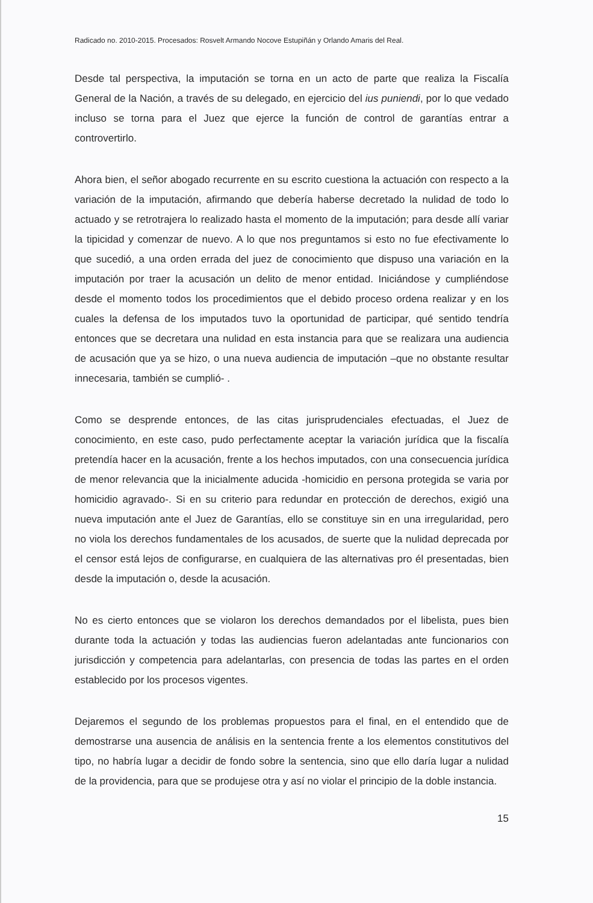Radicado no. 2010-2015. Procesados: Rosvelt Armando Nocove Estupiñán y Orlando Amaris del Real.
Desde tal perspectiva, la imputación se torna en un acto de parte que realiza la Fiscalía General de la Nación, a través de su delegado, en ejercicio del ius puniendi, por lo que vedado incluso se torna para el Juez que ejerce la función de control de garantías entrar a controvertirlo.
Ahora bien, el señor abogado recurrente en su escrito cuestiona la actuación con respecto a la variación de la imputación, afirmando que debería haberse decretado la nulidad de todo lo actuado y se retrotrajera lo realizado hasta el momento de la imputación; para desde allí variar la tipicidad y comenzar de nuevo. A lo que nos preguntamos si esto no fue efectivamente lo que sucedió, a una orden errada del juez de conocimiento que dispuso una variación en la imputación por traer la acusación un delito de menor entidad. Iniciándose y cumpliéndose desde el momento todos los procedimientos que el debido proceso ordena realizar y en los cuales la defensa de los imputados tuvo la oportunidad de participar, qué sentido tendría entonces que se decretara una nulidad en esta instancia para que se realizara una audiencia de acusación que ya se hizo, o una nueva audiencia de imputación –que no obstante resultar innecesaria, también se cumplió- .
Como se desprende entonces, de las citas jurisprudenciales efectuadas, el Juez de conocimiento, en este caso, pudo perfectamente aceptar la variación jurídica que la fiscalía pretendía hacer en la acusación, frente a los hechos imputados, con una consecuencia jurídica de menor relevancia que la inicialmente aducida -homicidio en persona protegida se varia por homicidio agravado-. Si en su criterio para redundar en protección de derechos, exigió una nueva imputación ante el Juez de Garantías, ello se constituye sin en una irregularidad, pero no viola los derechos fundamentales de los acusados, de suerte que la nulidad deprecada por el censor está lejos de configurarse, en cualquiera de las alternativas pro él presentadas, bien desde la imputación o, desde la acusación.
No es cierto entonces que se violaron los derechos demandados por el libelista, pues bien durante toda la actuación y todas las audiencias fueron adelantadas ante funcionarios con jurisdicción y competencia para adelantarlas, con presencia de todas las partes en el orden establecido por los procesos vigentes.
Dejaremos el segundo de los problemas propuestos para el final, en el entendido que de demostrarse una ausencia de análisis en la sentencia frente a los elementos constitutivos del tipo, no habría lugar a decidir de fondo sobre la sentencia, sino que ello daría lugar a nulidad de la providencia, para que se produjese otra y así no violar el principio de la doble instancia.
15